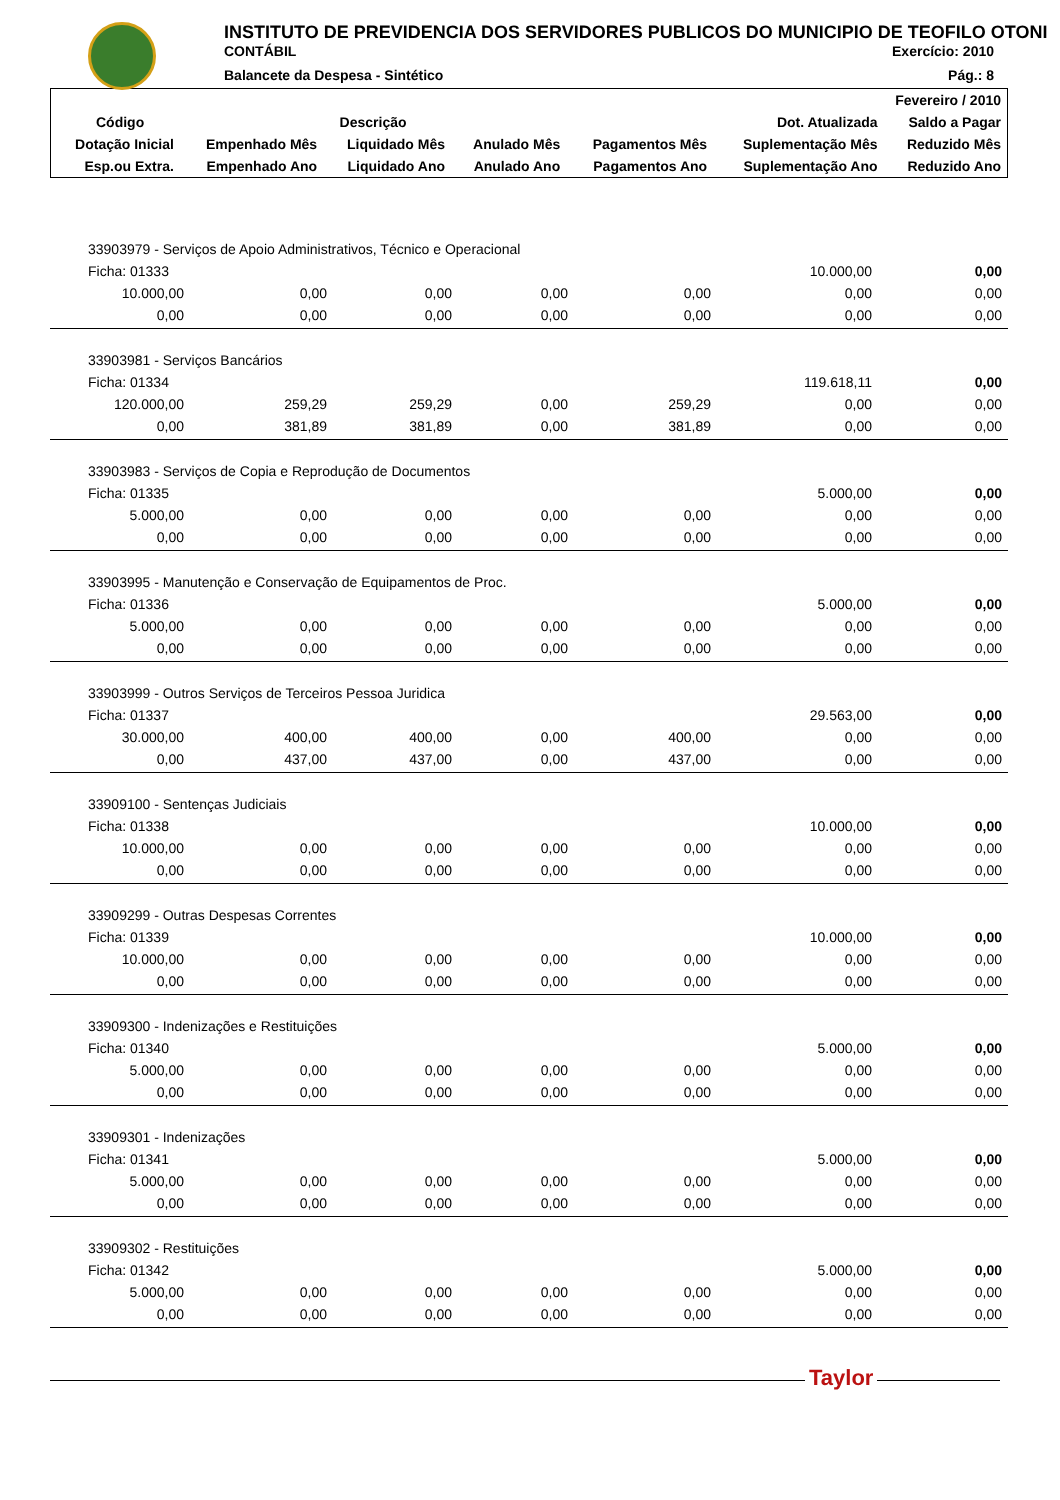INSTITUTO DE PREVIDENCIA DOS SERVIDORES PUBLICOS DO MUNICIPIO DE TEOFILO OTONI
CONTÁBIL Exercício: 2010
Balancete da Despesa - Sintético Pág.: 8
| Fevereiro / 2010 | | | | | | |
| --- | --- | --- | --- | --- | --- | --- |
| Código | Descrição | | | | Dot. Atualizada | Saldo a Pagar |
| Dotação Inicial | Empenhado Mês | Liquidado Mês | Anulado Mês | Pagamentos Mês | Suplementação Mês | Reduzido Mês |
| Esp.ou Extra. | Empenhado Ano | Liquidado Ano | Anulado Ano | Pagamentos Ano | Suplementação Ano | Reduzido Ano |
| 33903979 - Serviços de Apoio Administrativos, Técnico e Operacional | | | | | | |
| Ficha: 01333 | | | | | 10.000,00 | 0,00 |
| 10.000,00 | 0,00 | 0,00 | 0,00 | 0,00 | 0,00 | 0,00 |
| 0,00 | 0,00 | 0,00 | 0,00 | 0,00 | 0,00 | 0,00 |
| 33903981 - Serviços Bancários | | | | | | |
| Ficha: 01334 | | | | | 119.618,11 | 0,00 |
| 120.000,00 | 259,29 | 259,29 | 0,00 | 259,29 | 0,00 | 0,00 |
| 0,00 | 381,89 | 381,89 | 0,00 | 381,89 | 0,00 | 0,00 |
| 33903983 - Serviços de Copia e Reprodução de Documentos | | | | | | |
| Ficha: 01335 | | | | | 5.000,00 | 0,00 |
| 5.000,00 | 0,00 | 0,00 | 0,00 | 0,00 | 0,00 | 0,00 |
| 0,00 | 0,00 | 0,00 | 0,00 | 0,00 | 0,00 | 0,00 |
| 33903995 - Manutenção e Conservação de Equipamentos de Proc. | | | | | | |
| Ficha: 01336 | | | | | 5.000,00 | 0,00 |
| 5.000,00 | 0,00 | 0,00 | 0,00 | 0,00 | 0,00 | 0,00 |
| 0,00 | 0,00 | 0,00 | 0,00 | 0,00 | 0,00 | 0,00 |
| 33903999 - Outros Serviços de Terceiros Pessoa Juridica | | | | | | |
| Ficha: 01337 | | | | | 29.563,00 | 0,00 |
| 30.000,00 | 400,00 | 400,00 | 0,00 | 400,00 | 0,00 | 0,00 |
| 0,00 | 437,00 | 437,00 | 0,00 | 437,00 | 0,00 | 0,00 |
| 33909100 - Sentenças Judiciais | | | | | | |
| Ficha: 01338 | | | | | 10.000,00 | 0,00 |
| 10.000,00 | 0,00 | 0,00 | 0,00 | 0,00 | 0,00 | 0,00 |
| 0,00 | 0,00 | 0,00 | 0,00 | 0,00 | 0,00 | 0,00 |
| 33909299 - Outras Despesas Correntes | | | | | | |
| Ficha: 01339 | | | | | 10.000,00 | 0,00 |
| 10.000,00 | 0,00 | 0,00 | 0,00 | 0,00 | 0,00 | 0,00 |
| 0,00 | 0,00 | 0,00 | 0,00 | 0,00 | 0,00 | 0,00 |
| 33909300 - Indenizações e Restituições | | | | | | |
| Ficha: 01340 | | | | | 5.000,00 | 0,00 |
| 5.000,00 | 0,00 | 0,00 | 0,00 | 0,00 | 0,00 | 0,00 |
| 0,00 | 0,00 | 0,00 | 0,00 | 0,00 | 0,00 | 0,00 |
| 33909301 - Indenizações | | | | | | |
| Ficha: 01341 | | | | | 5.000,00 | 0,00 |
| 5.000,00 | 0,00 | 0,00 | 0,00 | 0,00 | 0,00 | 0,00 |
| 0,00 | 0,00 | 0,00 | 0,00 | 0,00 | 0,00 | 0,00 |
| 33909302 - Restituições | | | | | | |
| Ficha: 01342 | | | | | 5.000,00 | 0,00 |
| 5.000,00 | 0,00 | 0,00 | 0,00 | 0,00 | 0,00 | 0,00 |
| 0,00 | 0,00 | 0,00 | 0,00 | 0,00 | 0,00 | 0,00 |
Taylor